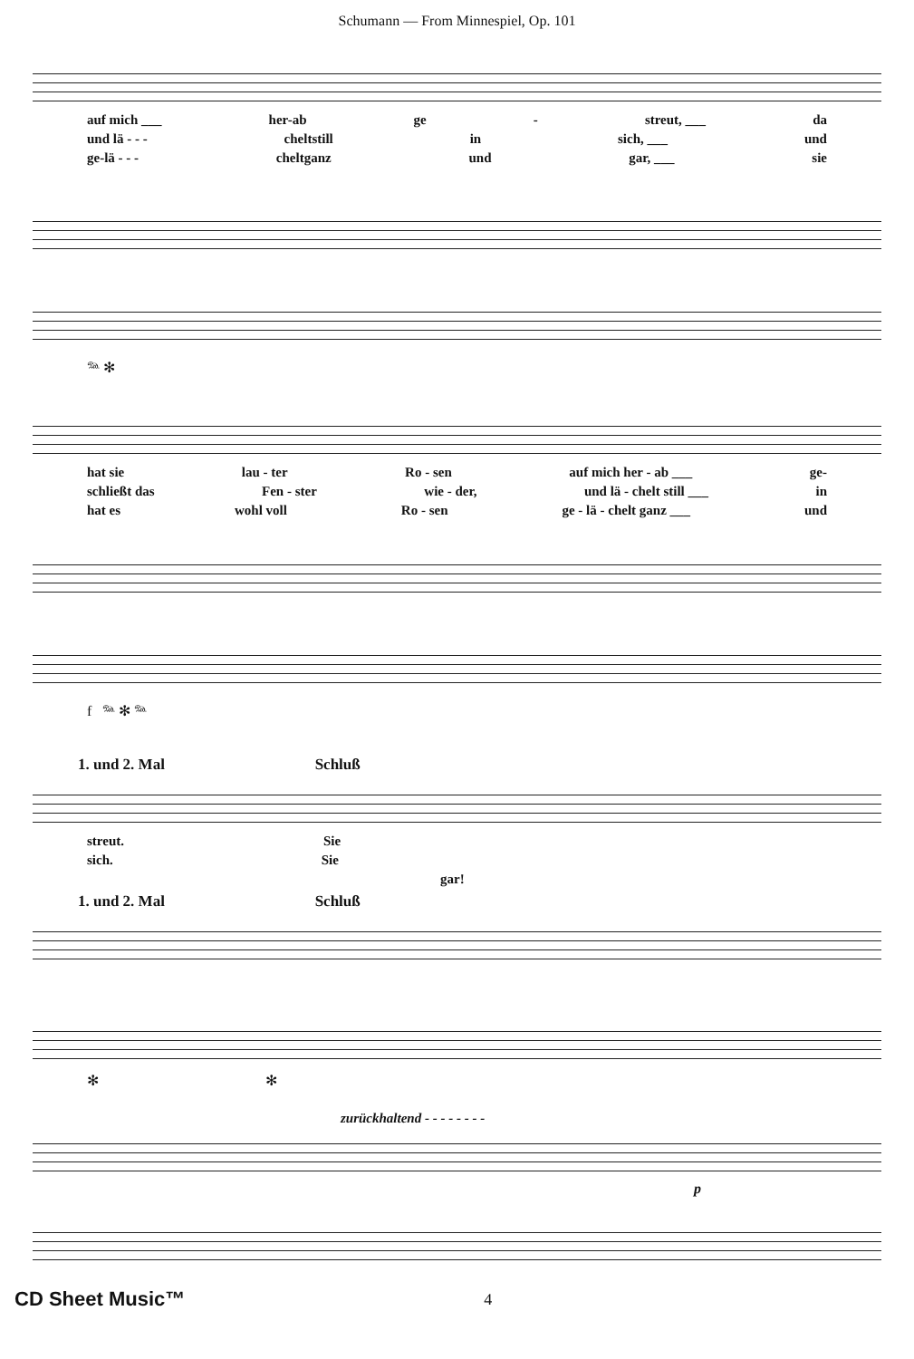Schumann — From Minnespiel, Op. 101
auf mich ___ her-ab ge - streut, ___ da
und lä - - - cheltstill in sich, ___ und
ge-lä - - - cheltganz und gar, ___ sie
𝆮 ✻
hat sie lau - ter Ro - sen auf mich her - ab ___ ge-
schließt das Fen - ster wie - der, und lä - chelt still ___ in
hat es wohl voll Ro - sen ge - lä - chelt ganz ___ und
f 𝆮 ✻ 𝆮
1. und 2. Mal Schluß
streut. Sie
sich. Sie
gar!
1. und 2. Mal Schluß
✻ ✻
zurückhaltend - - - - - - - -
p
CD Sheet Music™ 4